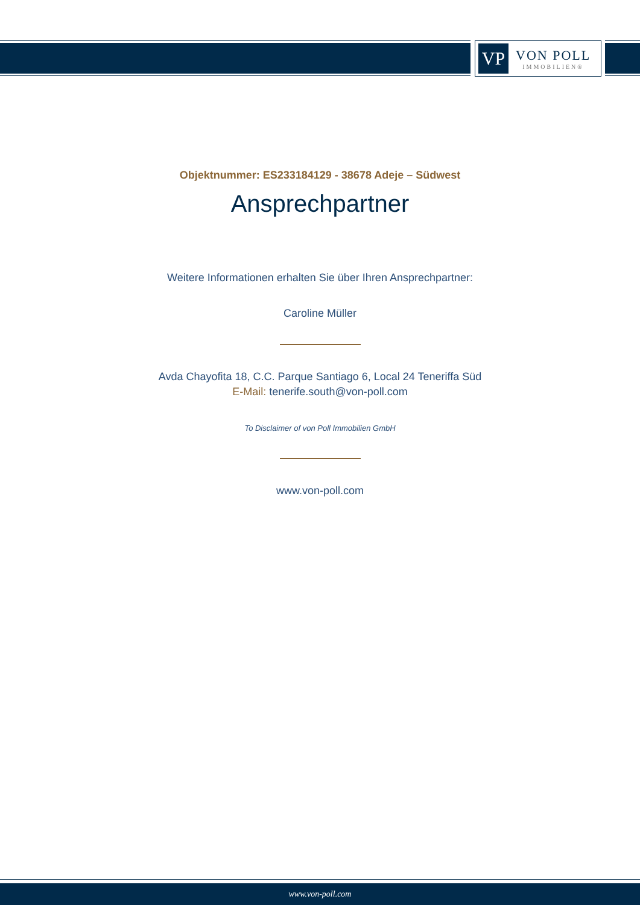VP
VON POLL
IMMOBILIEN®
Objektnummer: ES233184129 - 38678 Adeje – Südwest
Ansprechpartner
Weitere Informationen erhalten Sie über Ihren Ansprechpartner:
Caroline Müller
Avda Chayofita 18, C.C. Parque Santiago 6, Local 24 Teneriffa Süd
E-Mail: tenerife.south@von-poll.com
To Disclaimer of von Poll Immobilien GmbH
www.von-poll.com
www.von-poll.com